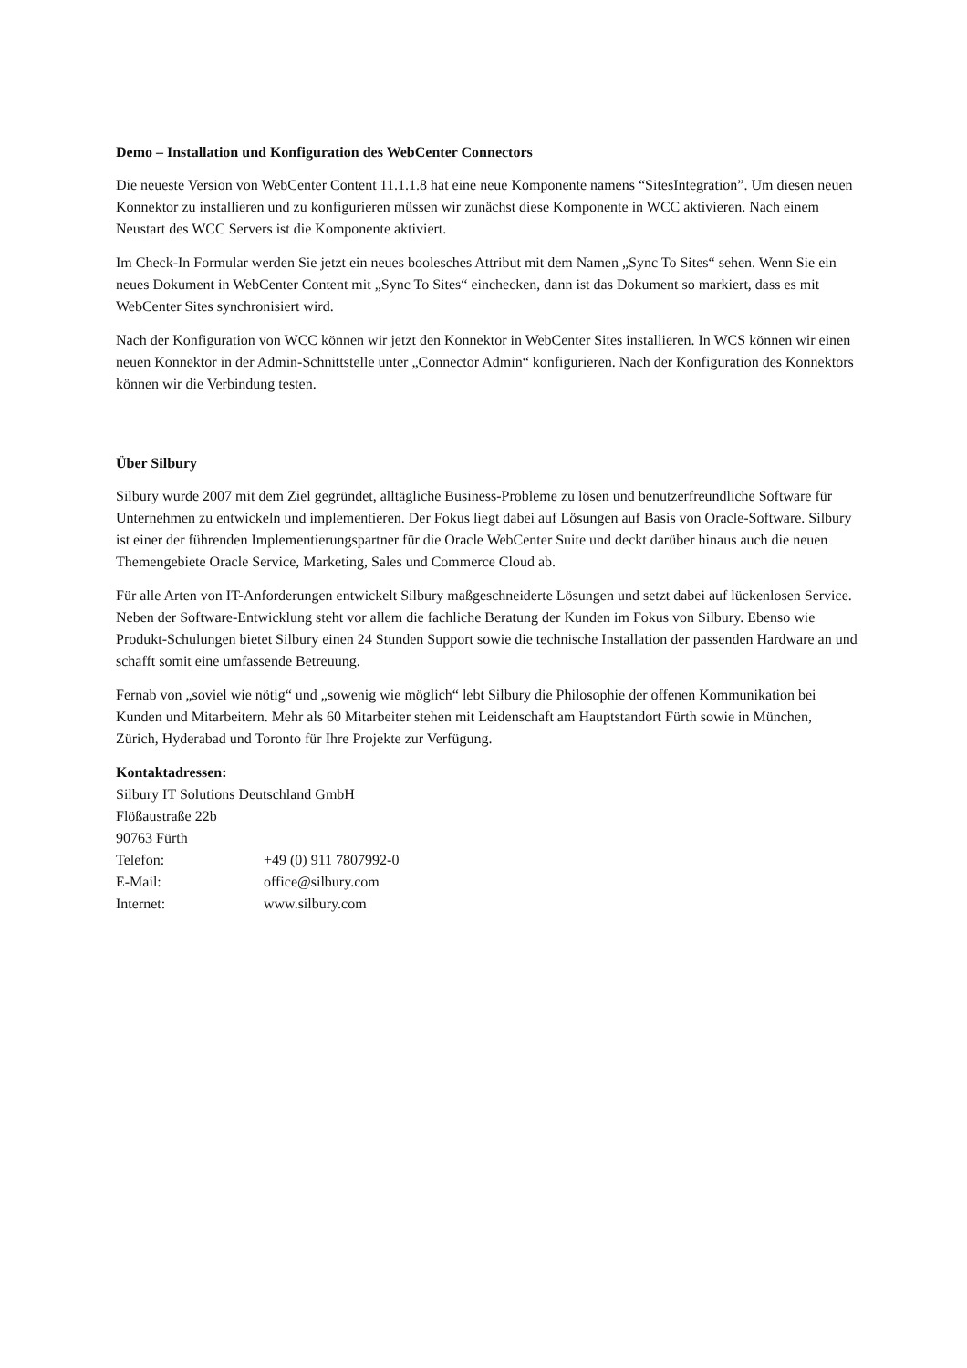Demo – Installation und Konfiguration des WebCenter Connectors
Die neueste Version von WebCenter Content 11.1.1.8 hat eine neue Komponente namens “SitesIntegration”. Um diesen neuen Konnektor zu installieren und zu konfigurieren müssen wir zunächst diese Komponente in WCC aktivieren. Nach einem Neustart des WCC Servers ist die Komponente aktiviert.
Im Check-In Formular werden Sie jetzt ein neues boolesches Attribut mit dem Namen „Sync To Sites“ sehen. Wenn Sie ein neues Dokument in WebCenter Content mit „Sync To Sites“ einchecken, dann ist das Dokument so markiert, dass es mit WebCenter Sites synchronisiert wird.
Nach der Konfiguration von WCC können wir jetzt den Konnektor in WebCenter Sites installieren. In WCS können wir einen neuen Konnektor in der Admin-Schnittstelle unter „Connector Admin“ konfigurieren. Nach der Konfiguration des Konnektors können wir die Verbindung testen.
Über Silbury
Silbury wurde 2007 mit dem Ziel gegründet, alltägliche Business-Probleme zu lösen und benutzerfreundliche Software für Unternehmen zu entwickeln und implementieren. Der Fokus liegt dabei auf Lösungen auf Basis von Oracle-Software. Silbury ist einer der führenden Implementierungspartner für die Oracle WebCenter Suite und deckt darüber hinaus auch die neuen Themengebiete Oracle Service, Marketing, Sales und Commerce Cloud ab.
Für alle Arten von IT-Anforderungen entwickelt Silbury maßgeschneiderte Lösungen und setzt dabei auf lückenlosen Service. Neben der Software-Entwicklung steht vor allem die fachliche Beratung der Kunden im Fokus von Silbury. Ebenso wie Produkt-Schulungen bietet Silbury einen 24 Stunden Support sowie die technische Installation der passenden Hardware an und schafft somit eine umfassende Betreuung.
Fernab von „soviel wie nötig“ und „sowenig wie möglich“ lebt Silbury die Philosophie der offenen Kommunikation bei Kunden und Mitarbeitern. Mehr als 60 Mitarbeiter stehen mit Leidenschaft am Hauptstandort Fürth sowie in München, Zürich, Hyderabad und Toronto für Ihre Projekte zur Verfügung.
Kontaktadressen:
Silbury IT Solutions Deutschland GmbH
Flößaustraße 22b
90763 Fürth
Telefon: +49 (0) 911 7807992-0
E-Mail: office@silbury.com
Internet: www.silbury.com